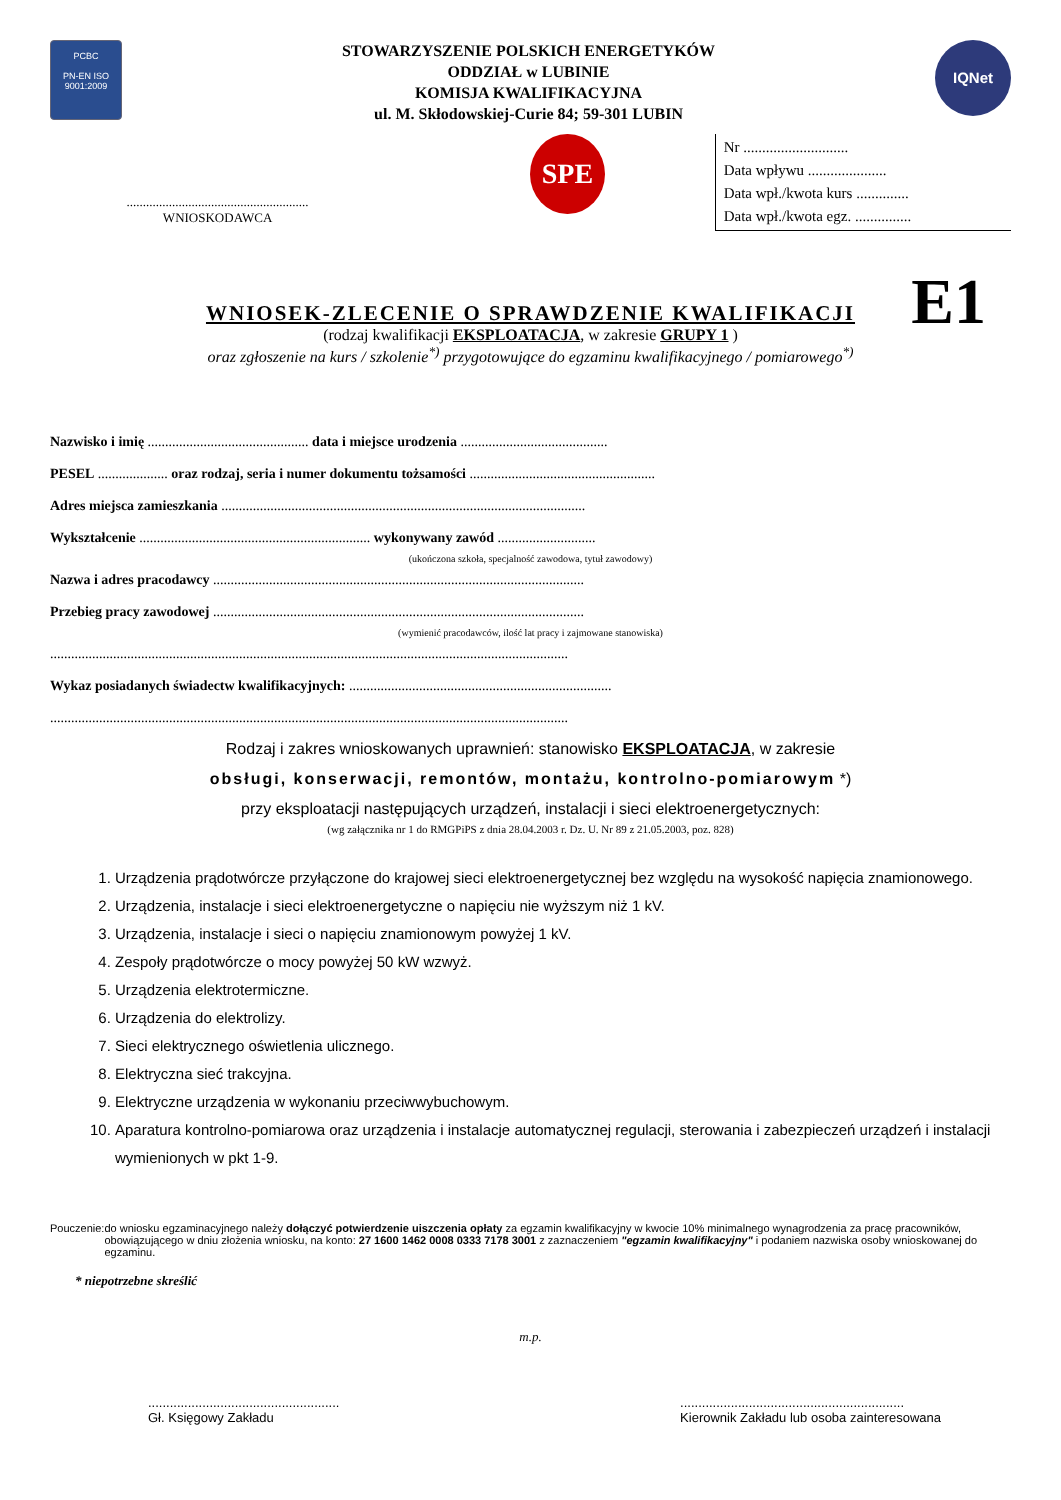PCBC
PN-EN ISO 9001:2009
STOWARZYSZENIE POLSKICH ENERGETYKÓW
ODDZIAŁ w LUBINIE
KOMISJA KWALIFIKACYJNA
ul. M. Skłodowskiej-Curie 84; 59-301 LUBIN
IQNet
........................................................
WNIOSKODAWCA
SPE
Nr ............................
Data wpływu .....................
Data wpł./kwota kurs ..............
Data wpł./kwota egz. ...............
WNIOSEK-ZLECENIE O SPRAWDZENIE KWALIFIKACJI
E1
(rodzaj kwalifikacji EKSPLOATACJA, w zakresie GRUPY 1 )
oraz zgłoszenie na kurs / szkolenie<sup>*)</sup> przygotowujące do egzaminu kwalifikacyjnego / pomiarowego<sup>*)</sup>
Nazwisko i imię .............................................. data i miejsce urodzenia ..........................................
PESEL .................... oraz rodzaj, seria i numer dokumentu tożsamości .....................................................
Adres miejsca zamieszkania ........................................................................................................
Wykształcenie .................................................................. wykonywany zawód ............................
(ukończona szkoła, specjalność zawodowa, tytuł zawodowy)
Nazwa i adres pracodawcy ..........................................................................................................
Przebieg pracy zawodowej ..........................................................................................................
(wymienić pracodawców, ilość lat pracy i zajmowane stanowiska)
....................................................................................................................................................
Wykaz posiadanych świadectw kwalifikacyjnych: ...........................................................................
....................................................................................................................................................
Rodzaj i zakres wnioskowanych uprawnień: stanowisko EKSPLOATACJA, w zakresie
obsługi, konserwacji, remontów, montażu, kontrolno-pomiarowym *)
przy eksploatacji następujących urządzeń, instalacji i sieci elektroenergetycznych:
(wg załącznika nr 1 do RMGPiPS z dnia 28.04.2003 r. Dz. U. Nr 89 z 21.05.2003, poz. 828)
1. Urządzenia prądotwórcze przyłączone do krajowej sieci elektroenergetycznej bez względu na wysokość napięcia znamionowego.
2. Urządzenia, instalacje i sieci elektroenergetyczne o napięciu nie wyższym niż 1 kV.
3. Urządzenia, instalacje i sieci o napięciu znamionowym powyżej 1 kV.
4. Zespoły prądotwórcze o mocy powyżej 50 kW wzwyż.
5. Urządzenia elektrotermiczne.
6. Urządzenia do elektrolizy.
7. Sieci elektrycznego oświetlenia ulicznego.
8. Elektryczna sieć trakcyjna.
9. Elektryczne urządzenia w wykonaniu przeciwwybuchowym.
10. Aparatura kontrolno-pomiarowa oraz urządzenia i instalacje automatycznej regulacji, sterowania i zabezpieczeń urządzeń i instalacji wymienionych w pkt 1-9.
Pouczenie: do wniosku egzaminacyjnego należy dołączyć potwierdzenie uiszczenia opłaty za egzamin kwalifikacyjny w kwocie 10% minimalnego wynagrodzenia za pracę pracowników, obowiązującego w dniu złożenia wniosku, na konto: 27 1600 1462 0008 0333 7178 3001 z zaznaczeniem "egzamin kwalifikacyjny" i podaniem nazwiska osoby wnioskowanej do egzaminu.
* niepotrzebne skreślić
m.p.
.....................................................
Gł. Księgowy Zakładu
..............................................................
Kierownik Zakładu lub osoba zainteresowana